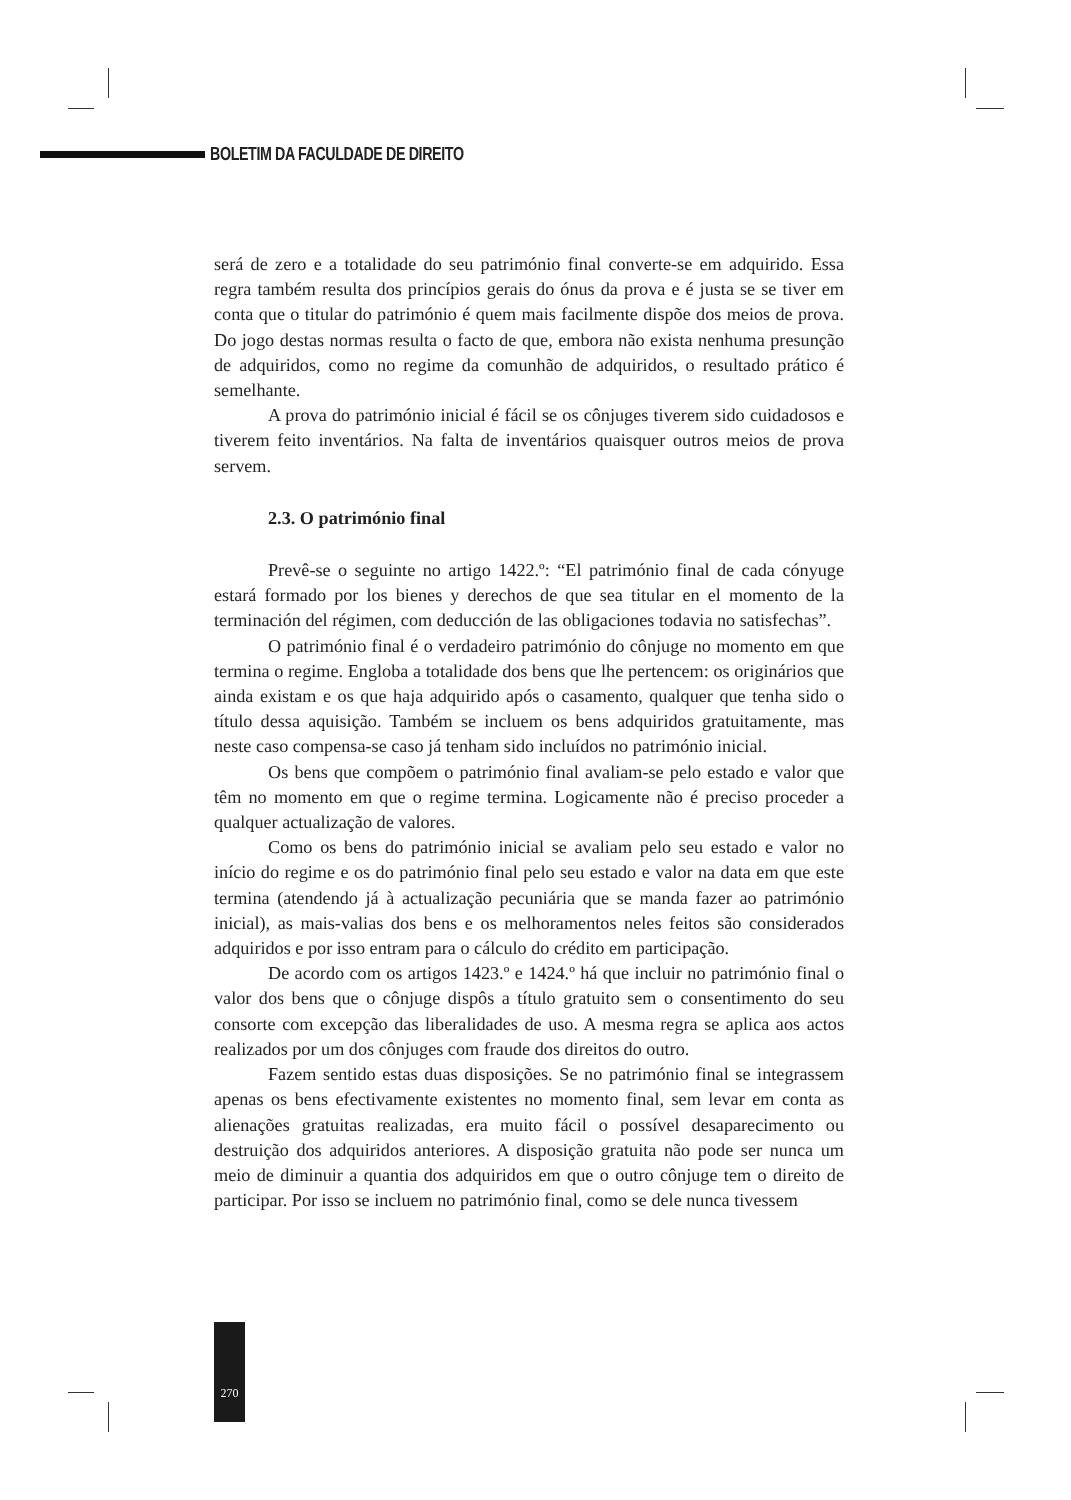BOLETIM DA FACULDADE DE DIREITO
será de zero e a totalidade do seu património final converte-se em adquirido. Essa regra também resulta dos princípios gerais do ónus da prova e é justa se se tiver em conta que o titular do património é quem mais facilmente dispõe dos meios de prova. Do jogo destas normas resulta o facto de que, embora não exista nenhuma presunção de adquiridos, como no regime da comunhão de adquiridos, o resultado prático é semelhante.
A prova do património inicial é fácil se os cônjuges tiverem sido cuidadosos e tiverem feito inventários. Na falta de inventários quaisquer outros meios de prova servem.
2.3. O património final
Prevê-se o seguinte no artigo 1422.º: “El património final de cada cónyuge estará formado por los bienes y derechos de que sea titular en el momento de la terminación del régimen, com deducción de las obligaciones todavia no satisfechas”.
O património final é o verdadeiro património do cônjuge no momento em que termina o regime. Engloba a totalidade dos bens que lhe pertencem: os originários que ainda existam e os que haja adquirido após o casamento, qualquer que tenha sido o título dessa aquisição. Também se incluem os bens adquiridos gratuitamente, mas neste caso compensa-se caso já tenham sido incluídos no património inicial.
Os bens que compõem o património final avaliam-se pelo estado e valor que têm no momento em que o regime termina. Logicamente não é preciso proceder a qualquer actualização de valores.
Como os bens do património inicial se avaliam pelo seu estado e valor no início do regime e os do património final pelo seu estado e valor na data em que este termina (atendendo já à actualização pecuniária que se manda fazer ao património inicial), as mais-valias dos bens e os melhoramentos neles feitos são considerados adquiridos e por isso entram para o cálculo do crédito em participação.
De acordo com os artigos 1423.º e 1424.º há que incluir no património final o valor dos bens que o cônjuge dispôs a título gratuito sem o consentimento do seu consorte com excepção das liberalidades de uso. A mesma regra se aplica aos actos realizados por um dos cônjuges com fraude dos direitos do outro.
Fazem sentido estas duas disposições. Se no património final se integrassem apenas os bens efectivamente existentes no momento final, sem levar em conta as alienações gratuitas realizadas, era muito fácil o possível desaparecimento ou destruição dos adquiridos anteriores. A disposição gratuita não pode ser nunca um meio de diminuir a quantia dos adquiridos em que o outro cônjuge tem o direito de participar. Por isso se incluem no património final, como se dele nunca tivessem
270